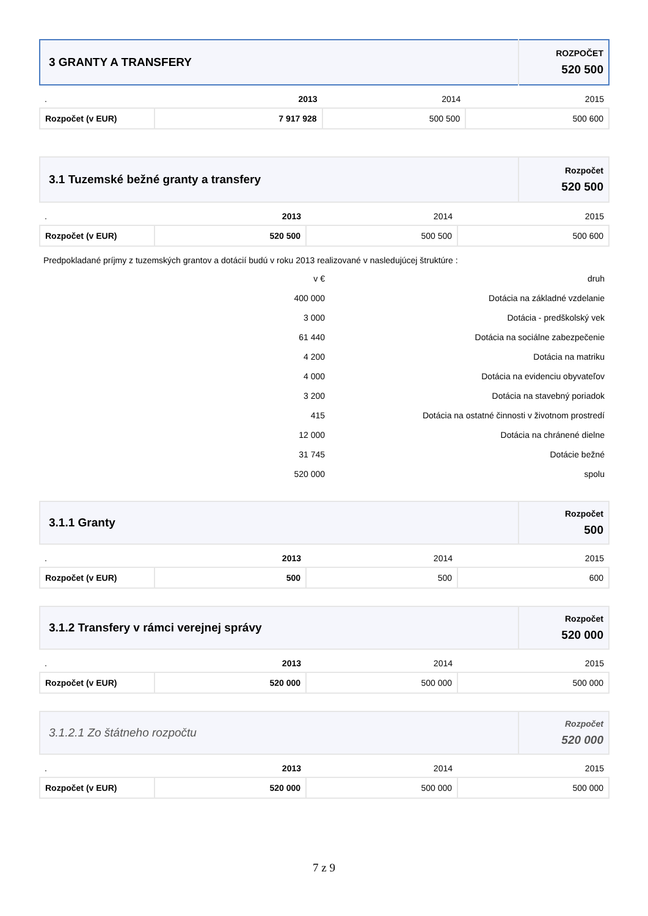| 3 GRANTY A TRANSFERY | ROZPOČET 520 500 |
| . | 2013 | 2014 | 2015 |
| --- | --- | --- | --- |
| Rozpočet (v EUR) | 7 917 928 | 500 500 | 500 600 |
| 3.1 Tuzemské bežné granty a transfery | Rozpočet 520 500 |
| . | 2013 | 2014 | 2015 |
| --- | --- | --- | --- |
| Rozpočet (v EUR) | 520 500 | 500 500 | 500 600 |
Predpokladané príjmy z tuzemských grantov a dotácií budú v roku 2013 realizované v nasledujúcej štruktúre :
| v € | druh |
| 400 000 | Dotácia na základné vzdelanie |
| 3 000 | Dotácia - predškolský vek |
| 61 440 | Dotácia na sociálne zabezpečenie |
| 4 200 | Dotácia na matriku |
| 4 000 | Dotácia na evidenciu obyvateľov |
| 3 200 | Dotácia na stavebný poriadok |
| 415 | Dotácia na ostatné činnosti v životnom prostredí |
| 12 000 | Dotácia na chránené dielne |
| 31 745 | Dotácie bežné |
| 520 000 | spolu |
| 3.1.1 Granty | Rozpočet 500 |
| . | 2013 | 2014 | 2015 |
| --- | --- | --- | --- |
| Rozpočet (v EUR) | 500 | 500 | 600 |
| 3.1.2 Transfery v rámci verejnej správy | Rozpočet 520 000 |
| . | 2013 | 2014 | 2015 |
| --- | --- | --- | --- |
| Rozpočet (v EUR) | 520 000 | 500 000 | 500 000 |
| 3.1.2.1 Zo štátneho rozpočtu | Rozpočet 520 000 |
| . | 2013 | 2014 | 2015 |
| --- | --- | --- | --- |
| Rozpočet (v EUR) | 520 000 | 500 000 | 500 000 |
7 z 9